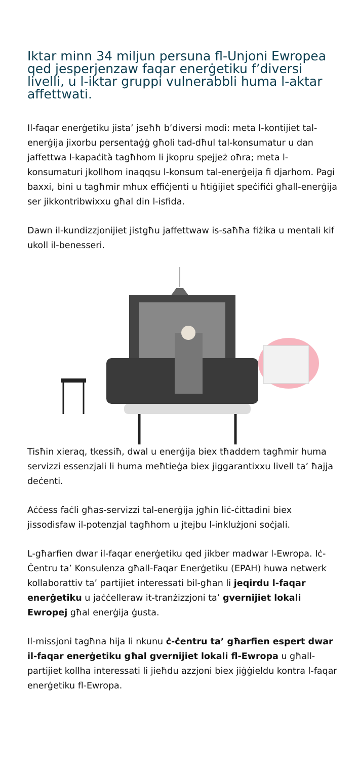Iktar minn 34 miljun persuna fl-Unjoni Ewropea qed jesperjenzaw faqar enerġetiku f’diversi livelli, u l-iktar gruppi vulnerabbli huma l-aktar affettwati.
Il-faqar enerġetiku jista’ jseħħ b’diversi modi: meta l-kontijiet tal-enerġija jixorbu persentaġġ għoli tad-dħul tal-konsumatur u dan jaffettwa l-kapaċità tagħhom li jkopru spejjeż oħra; meta l-konsumaturi jkollhom inaqqsu l-konsum tal-enerġeija fi djarhom. Pagi baxxi, bini u tagħmir mhux effiċjenti u ħtiġijiet speċifiċi għall-enerġija ser jikkontribwixxu għal din l-isfida.
Dawn il-kundizzjonijiet jistgħu jaffettwaw is-saħħa fiżika u mentali kif ukoll il-benesseri.
Tisħin xieraq, tkessiħ, dwal u enerġija biex tħaddem tagħmir huma servizzi essenzjali li huma meħtieġa biex jiggarantixxu livell ta’ ħajja deċenti.
Aċċess faċli għas-servizzi tal-enerġija jgħin liċ-ċittadini biex jissodisfaw il-potenzjal tagħhom u jtejbu l-inklużjoni soċjali.
L-għarfien dwar il-faqar enerġetiku qed jikber madwar l-Ewropa. Iċ-Ċentru ta’ Konsulenza għall-Faqar Enerġetiku (EPAH) huwa netwerk kollaborattiv ta’ partijiet interessati bil-għan li jeqirdu l-faqar enerġetiku u jaċċelleraw it-tranżizzjoni ta’ gvernijiet lokali Ewropej għal enerġija ġusta.
Il-missjoni tagħna hija li nkunu ċ-ċentru ta’ għarfien espert dwar il-faqar enerġetiku għal gvernijiet lokali fl-Ewropa u għall-partijiet kollha interessati li jieħdu azzjoni biex jiġġieldu kontra l-faqar enerġetiku fl-Ewropa.